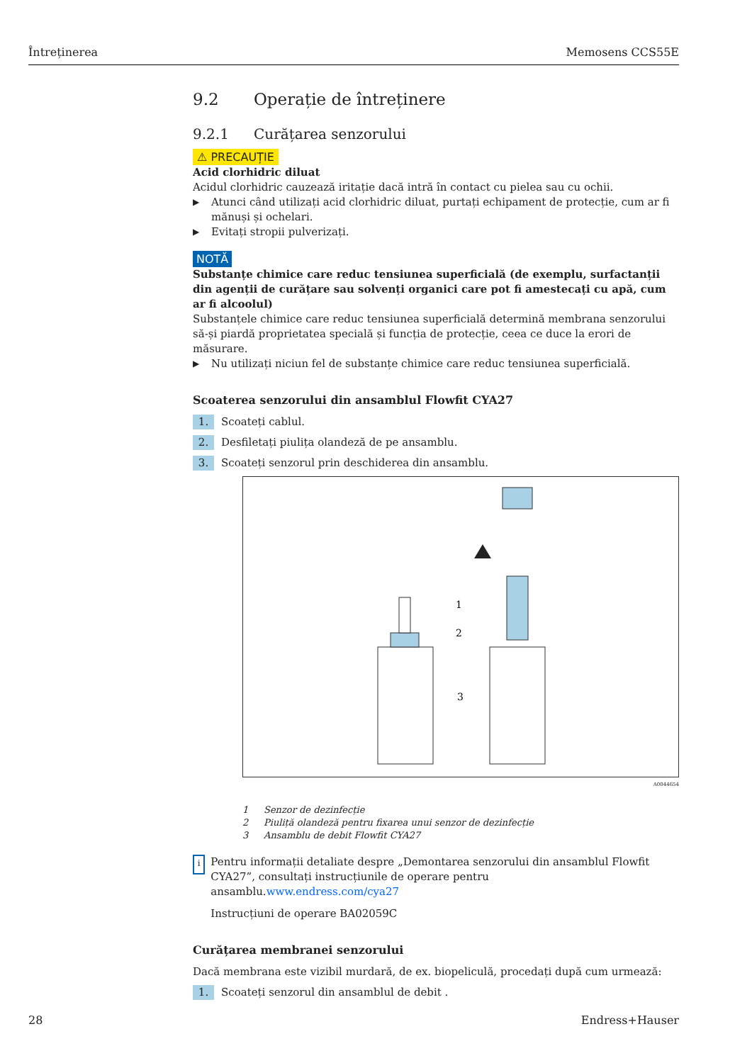Întreținerea Memosens CCS55E
9.2 Operație de întreținere
9.2.1 Curățarea senzorului
⚠ PRECAUȚIE
Acid clorhidric diluat
Acidul clorhidric cauzează iritație dacă intră în contact cu pielea sau cu ochii.
▶ Atunci când utilizați acid clorhidric diluat, purtați echipament de protecție, cum ar fi mănuși și ochelari.
▶ Evitați stropii pulverizați.
NOTĂ
Substanțe chimice care reduc tensiunea superficială (de exemplu, surfactanții din agenții de curățare sau solvenți organici care pot fi amestecați cu apă, cum ar fi alcoolul)
Substanțele chimice care reduc tensiunea superficială determină membrana senzorului să-și piardă proprietatea specială și funcția de protecție, ceea ce duce la erori de măsurare.
▶ Nu utilizați niciun fel de substanțe chimice care reduc tensiunea superficială.
Scoaterea senzorului din ansamblul Flowfit CYA27
1. Scoateți cablul.
2. Desfiletați piulița olandeză de pe ansamblu.
3. Scoateți senzorul prin deschiderea din ansamblu.
1
2
3
A0044654
1 Senzor de dezinfecție
2 Piuliță olandeză pentru fixarea unui senzor de dezinfecție
3 Ansamblu de debit Flowfit CYA27
i
Pentru informații detaliate despre „Demontarea senzorului din ansamblul Flowfit CYA27”, consultați instrucțiunile de operare pentru ansamblu.www.endress.com/cya27
Instrucțiuni de operare BA02059C
Curățarea membranei senzorului
Dacă membrana este vizibil murdară, de ex. biopeliculă, procedați după cum urmează:
1. Scoateți senzorul din ansamblul de debit .
28 Endress+Hauser